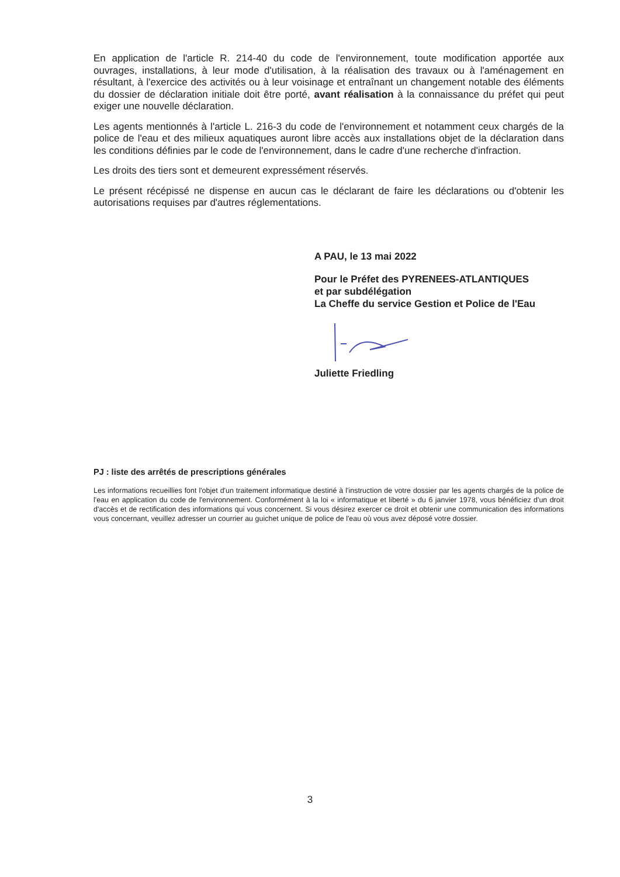En application de l'article R. 214-40 du code de l'environnement, toute modification apportée aux ouvrages, installations, à leur mode d'utilisation, à la réalisation des travaux ou à l'aménagement en résultant, à l'exercice des activités ou à leur voisinage et entraînant un changement notable des éléments du dossier de déclaration initiale doit être porté, avant réalisation à la connaissance du préfet qui peut exiger une nouvelle déclaration.
Les agents mentionnés à l'article L. 216-3 du code de l'environnement et notamment ceux chargés de la police de l'eau et des milieux aquatiques auront libre accès aux installations objet de la déclaration dans les conditions définies par le code de l'environnement, dans le cadre d'une recherche d'infraction.
Les droits des tiers sont et demeurent expressément réservés.
Le présent récépissé ne dispense en aucun cas le déclarant de faire les déclarations ou d'obtenir les autorisations requises par d'autres réglementations.
A PAU, le 13 mai 2022
Pour le Préfet des PYRENEES-ATLANTIQUES
et par subdélégation
La Cheffe du service Gestion et Police de l'Eau
Juliette Friedling
PJ : liste des arrêtés de prescriptions générales
Les informations recueillies font l'objet d'un traitement informatique destiné à l'instruction de votre dossier par les agents chargés de la police de l'eau en application du code de l'environnement. Conformément à la loi « informatique et liberté » du 6 janvier 1978, vous bénéficiez d'un droit d'accès et de rectification des informations qui vous concernent. Si vous désirez exercer ce droit et obtenir une communication des informations vous concernant, veuillez adresser un courrier au guichet unique de police de l'eau où vous avez déposé votre dossier.
3